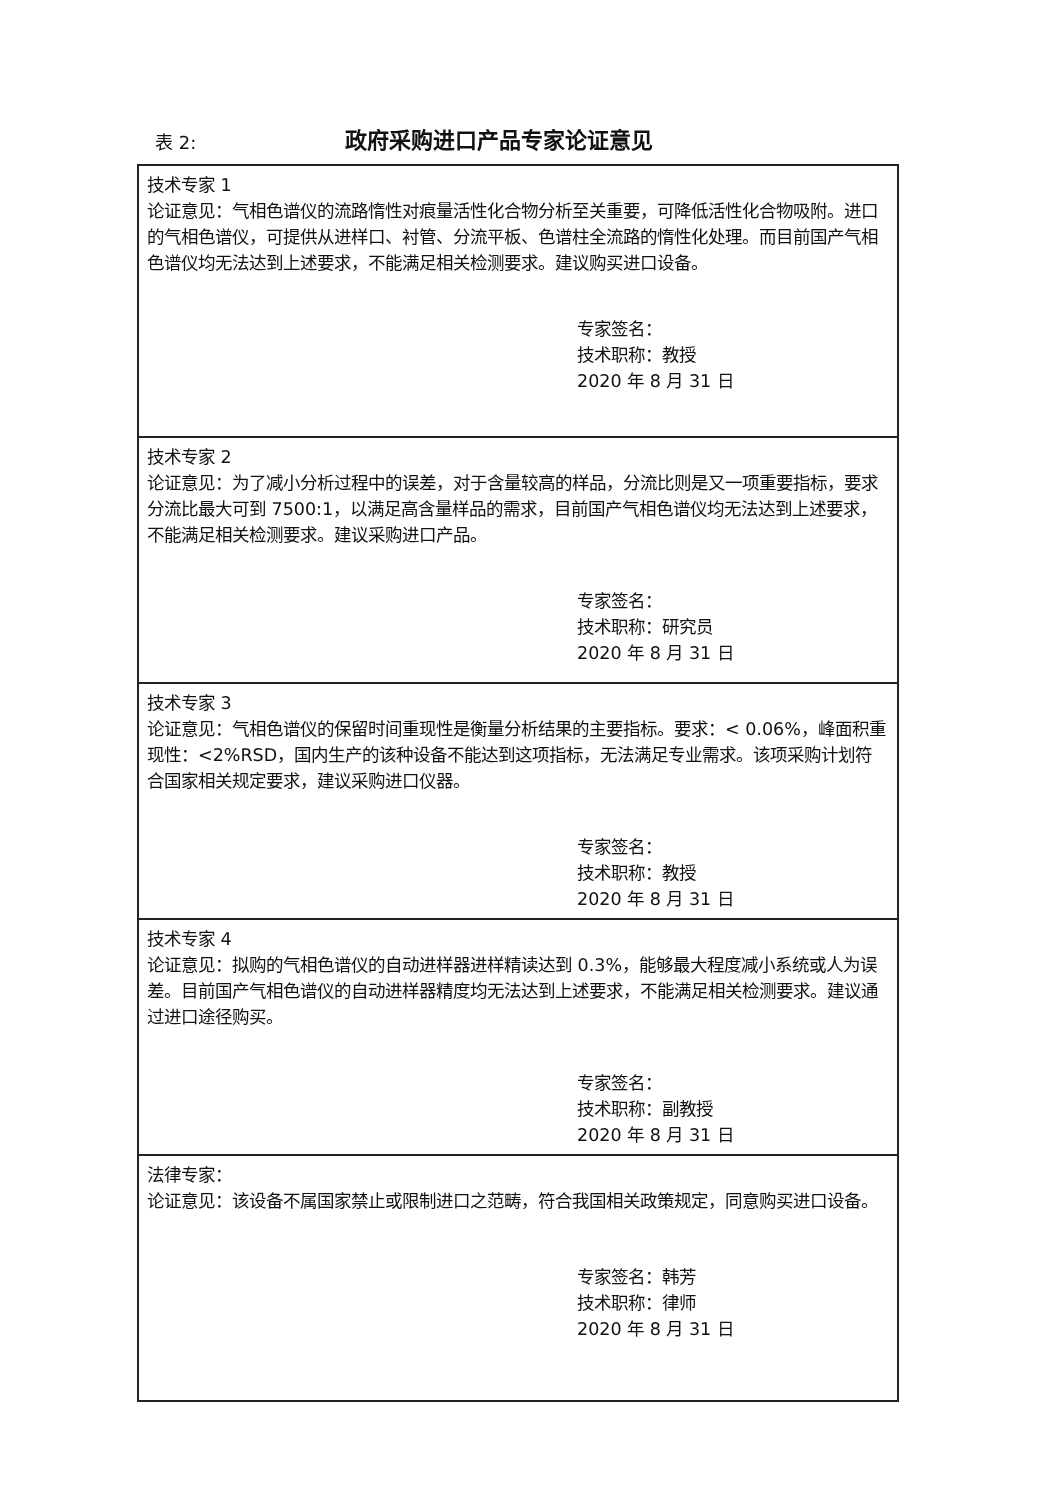表 2:
政府采购进口产品专家论证意见
| 技术专家 1 论证意见：气相色谱仪的流路惰性对痕量活性化合物分析至关重要，可降低活性化合物吸附。进口的气相色谱仪，可提供从进样口、衬管、分流平板、色谱柱全流路的惰性化处理。而目前国产气相色谱仪均无法达到上述要求，不能满足相关检测要求。建议购买进口设备。 专家签名： 技术职称：教授 2020 年 8 月 31 日 |
| 技术专家 2 论证意见：为了减小分析过程中的误差，对于含量较高的样品，分流比则是又一项重要指标，要求分流比最大可到 7500:1，以满足高含量样品的需求，目前国产气相色谱仪均无法达到上述要求，不能满足相关检测要求。建议采购进口产品。 专家签名： 技术职称：研究员 2020 年 8 月 31 日 |
| 技术专家 3 论证意见：气相色谱仪的保留时间重现性是衡量分析结果的主要指标。要求：< 0.06%，峰面积重现性：<2%RSD，国内生产的该种设备不能达到这项指标，无法满足专业需求。该项采购计划符合国家相关规定要求，建议采购进口仪器。 专家签名： 技术职称：教授 2020 年 8 月 31 日 |
| 技术专家 4 论证意见：拟购的气相色谱仪的自动进样器进样精读达到 0.3%，能够最大程度减小系统或人为误差。目前国产气相色谱仪的自动进样器精度均无法达到上述要求，不能满足相关检测要求。建议通过进口途径购买。 专家签名： 技术职称：副教授 2020 年 8 月 31 日 |
| 法律专家： 论证意见：该设备不属国家禁止或限制进口之范畴，符合我国相关政策规定，同意购买进口设备。 专家签名：韩芳 技术职称：律师 2020 年 8 月 31 日 |